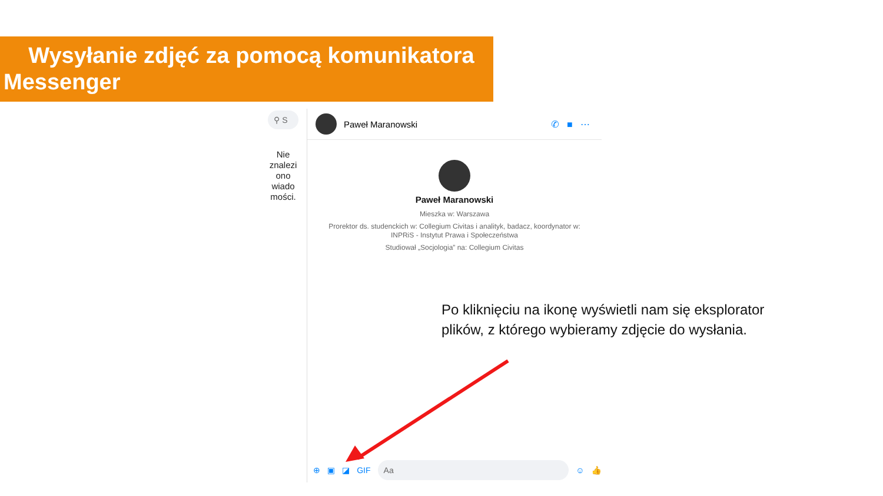Wysyłanie zdjęć za pomocą komunikatora Messenger
⚲ S
Nie znalezi ono wiado mości.
Paweł Maranowski ✆ ■ ⋯
Paweł Maranowski
Mieszka w: Warszawa
Prorektor ds. studenckich w: Collegium Civitas i analityk, badacz, koordynator w: INPRiS - Instytut Prawa i Społeczeństwa
Studiował „Socjologia” na: Collegium Civitas
⊕ ▣ ◪ GIF
Aa
☺ 👍
Po kliknięciu na ikonę wyświetli nam się eksplorator plików, z którego wybieramy zdjęcie do wysłania.